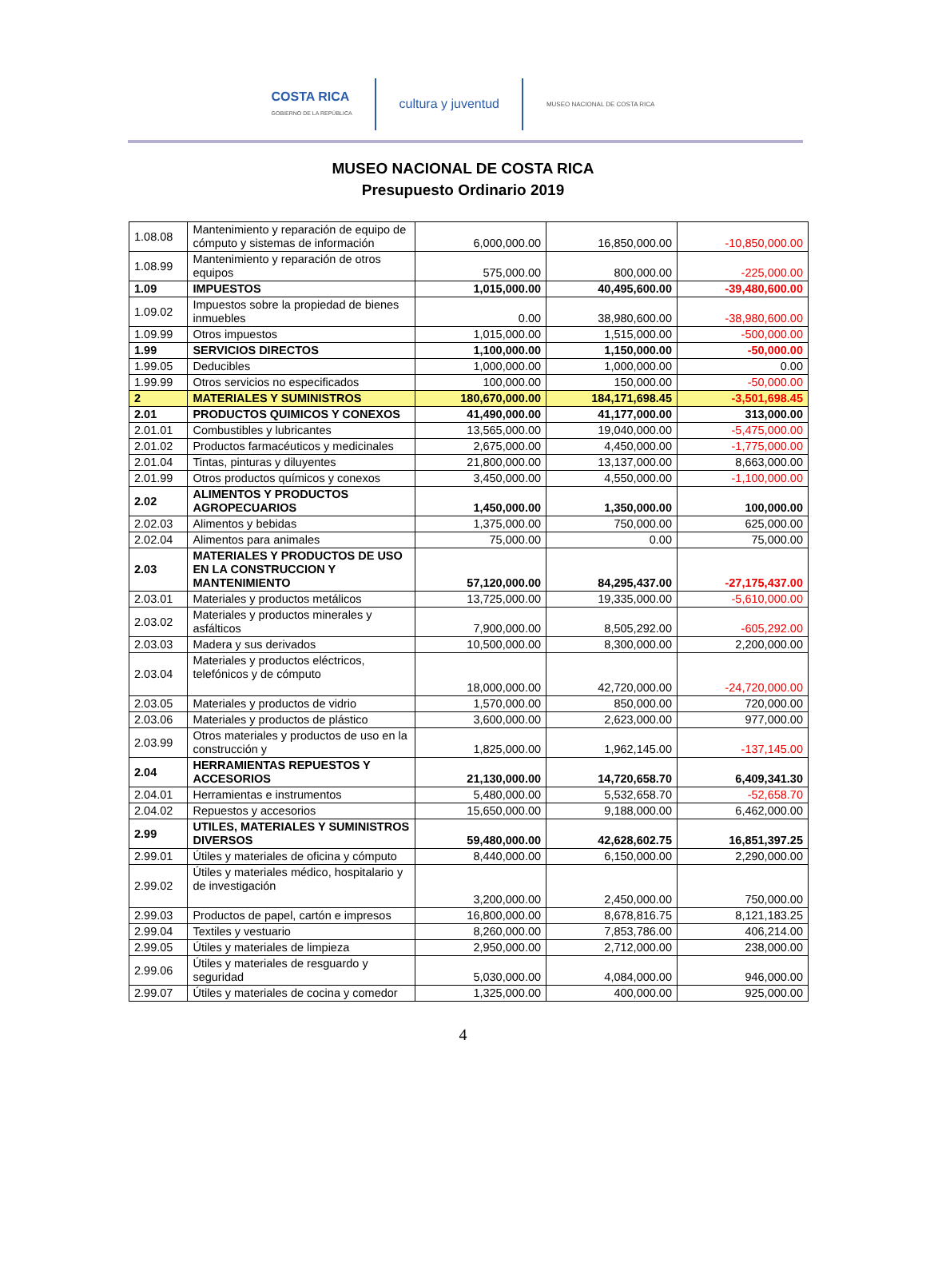COSTA RICA
GOBIERNO DE LA REPÚBLICA
cultura y juventud
MUSEO NACIONAL DE COSTA RICA
MUSEO NACIONAL DE COSTA RICA
Presupuesto Ordinario 2019
| 1.08.08 | Mantenimiento y reparación de equipo de cómputo y sistemas de información | 6,000,000.00 | 16,850,000.00 | -10,850,000.00 |
| 1.08.99 | Mantenimiento y reparación de otros equipos | 575,000.00 | 800,000.00 | -225,000.00 |
| 1.09 | IMPUESTOS | 1,015,000.00 | 40,495,600.00 | -39,480,600.00 |
| 1.09.02 | Impuestos sobre la propiedad de bienes inmuebles | 0.00 | 38,980,600.00 | -38,980,600.00 |
| 1.09.99 | Otros impuestos | 1,015,000.00 | 1,515,000.00 | -500,000.00 |
| 1.99 | SERVICIOS DIRECTOS | 1,100,000.00 | 1,150,000.00 | -50,000.00 |
| 1.99.05 | Deducibles | 1,000,000.00 | 1,000,000.00 | 0.00 |
| 1.99.99 | Otros servicios no especificados | 100,000.00 | 150,000.00 | -50,000.00 |
| 2 | MATERIALES Y SUMINISTROS | 180,670,000.00 | 184,171,698.45 | -3,501,698.45 |
| 2.01 | PRODUCTOS QUIMICOS Y CONEXOS | 41,490,000.00 | 41,177,000.00 | 313,000.00 |
| 2.01.01 | Combustibles y lubricantes | 13,565,000.00 | 19,040,000.00 | -5,475,000.00 |
| 2.01.02 | Productos farmacéuticos y medicinales | 2,675,000.00 | 4,450,000.00 | -1,775,000.00 |
| 2.01.04 | Tintas, pinturas y diluyentes | 21,800,000.00 | 13,137,000.00 | 8,663,000.00 |
| 2.01.99 | Otros productos químicos y conexos | 3,450,000.00 | 4,550,000.00 | -1,100,000.00 |
| 2.02 | ALIMENTOS Y PRODUCTOS AGROPECUARIOS | 1,450,000.00 | 1,350,000.00 | 100,000.00 |
| 2.02.03 | Alimentos y bebidas | 1,375,000.00 | 750,000.00 | 625,000.00 |
| 2.02.04 | Alimentos para animales | 75,000.00 | 0.00 | 75,000.00 |
| 2.03 | MATERIALES Y PRODUCTOS DE USO EN LA CONSTRUCCION Y MANTENIMIENTO | 57,120,000.00 | 84,295,437.00 | -27,175,437.00 |
| 2.03.01 | Materiales y productos metálicos | 13,725,000.00 | 19,335,000.00 | -5,610,000.00 |
| 2.03.02 | Materiales y productos minerales y asfálticos | 7,900,000.00 | 8,505,292.00 | -605,292.00 |
| 2.03.03 | Madera y sus derivados | 10,500,000.00 | 8,300,000.00 | 2,200,000.00 |
| 2.03.04 | Materiales y productos eléctricos, telefónicos y de cómputo | 18,000,000.00 | 42,720,000.00 | -24,720,000.00 |
| 2.03.05 | Materiales y productos de vidrio | 1,570,000.00 | 850,000.00 | 720,000.00 |
| 2.03.06 | Materiales y productos de plástico | 3,600,000.00 | 2,623,000.00 | 977,000.00 |
| 2.03.99 | Otros materiales y productos de uso en la construcción y | 1,825,000.00 | 1,962,145.00 | -137,145.00 |
| 2.04 | HERRAMIENTAS REPUESTOS Y ACCESORIOS | 21,130,000.00 | 14,720,658.70 | 6,409,341.30 |
| 2.04.01 | Herramientas e instrumentos | 5,480,000.00 | 5,532,658.70 | -52,658.70 |
| 2.04.02 | Repuestos y accesorios | 15,650,000.00 | 9,188,000.00 | 6,462,000.00 |
| 2.99 | UTILES, MATERIALES Y SUMINISTROS DIVERSOS | 59,480,000.00 | 42,628,602.75 | 16,851,397.25 |
| 2.99.01 | Útiles y materiales de oficina y cómputo | 8,440,000.00 | 6,150,000.00 | 2,290,000.00 |
| 2.99.02 | Útiles y materiales médico, hospitalario y de investigación | 3,200,000.00 | 2,450,000.00 | 750,000.00 |
| 2.99.03 | Productos de papel, cartón e impresos | 16,800,000.00 | 8,678,816.75 | 8,121,183.25 |
| 2.99.04 | Textiles y vestuario | 8,260,000.00 | 7,853,786.00 | 406,214.00 |
| 2.99.05 | Útiles y materiales de limpieza | 2,950,000.00 | 2,712,000.00 | 238,000.00 |
| 2.99.06 | Útiles y materiales de resguardo y seguridad | 5,030,000.00 | 4,084,000.00 | 946,000.00 |
| 2.99.07 | Útiles y materiales de cocina y comedor | 1,325,000.00 | 400,000.00 | 925,000.00 |
4